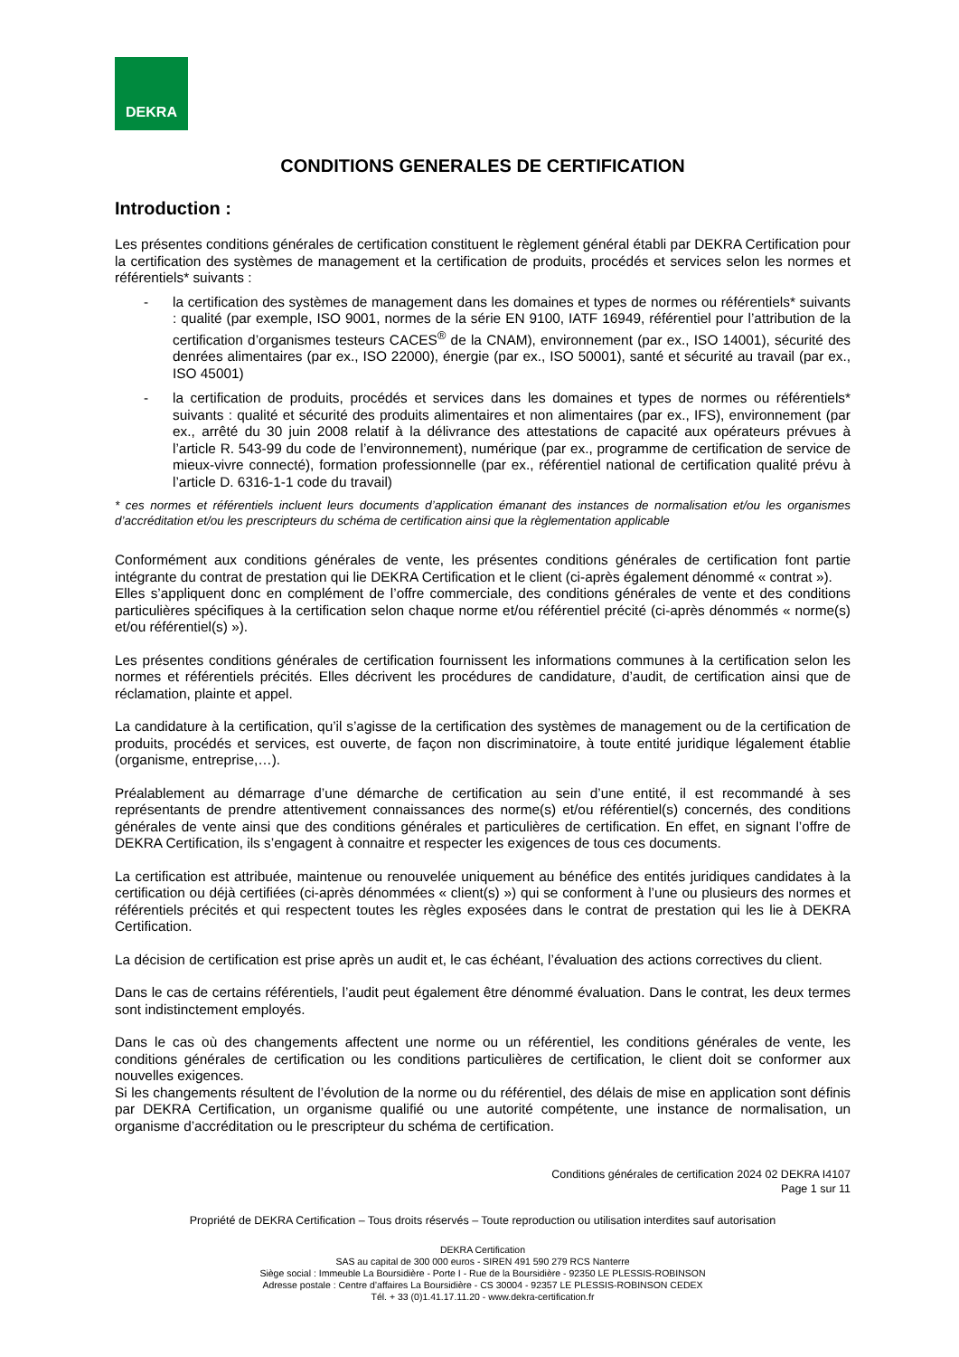DEKRA
CONDITIONS GENERALES DE CERTIFICATION
Introduction :
Les présentes conditions générales de certification constituent le règlement général établi par DEKRA Certification pour la certification des systèmes de management et la certification de produits, procédés et services selon les normes et référentiels* suivants :
- la certification des systèmes de management dans les domaines et types de normes ou référentiels* suivants : qualité (par exemple, ISO 9001, normes de la série EN 9100, IATF 16949, référentiel pour l’attribution de la certification d’organismes testeurs CACES<sup>®</sup> de la CNAM), environnement (par ex., ISO 14001), sécurité des denrées alimentaires (par ex., ISO 22000), énergie (par ex., ISO 50001), santé et sécurité au travail (par ex., ISO 45001)
- la certification de produits, procédés et services dans les domaines et types de normes ou référentiels* suivants : qualité et sécurité des produits alimentaires et non alimentaires (par ex., IFS), environnement (par ex., arrêté du 30 juin 2008 relatif à la délivrance des attestations de capacité aux opérateurs prévues à l’article R. 543-99 du code de l’environnement), numérique (par ex., programme de certification de service de mieux-vivre connecté), formation professionnelle (par ex., référentiel national de certification qualité prévu à l’article D. 6316-1-1 code du travail)
* ces normes et référentiels incluent leurs documents d’application émanant des instances de normalisation et/ou les organismes d’accréditation et/ou les prescripteurs du schéma de certification ainsi que la règlementation applicable
Conformément aux conditions générales de vente, les présentes conditions générales de certification font partie intégrante du contrat de prestation qui lie DEKRA Certification et le client (ci-après également dénommé « contrat »).
Elles s’appliquent donc en complément de l’offre commerciale, des conditions générales de vente et des conditions particulières spécifiques à la certification selon chaque norme et/ou référentiel précité (ci-après dénommés « norme(s) et/ou référentiel(s) »).
Les présentes conditions générales de certification fournissent les informations communes à la certification selon les normes et référentiels précités. Elles décrivent les procédures de candidature, d’audit, de certification ainsi que de réclamation, plainte et appel.
La candidature à la certification, qu’il s’agisse de la certification des systèmes de management ou de la certification de produits, procédés et services, est ouverte, de façon non discriminatoire, à toute entité juridique légalement établie (organisme, entreprise,…).
Préalablement au démarrage d’une démarche de certification au sein d’une entité, il est recommandé à ses représentants de prendre attentivement connaissances des norme(s) et/ou référentiel(s) concernés, des conditions générales de vente ainsi que des conditions générales et particulières de certification. En effet, en signant l’offre de DEKRA Certification, ils s’engagent à connaitre et respecter les exigences de tous ces documents.
La certification est attribuée, maintenue ou renouvelée uniquement au bénéfice des entités juridiques candidates à la certification ou déjà certifiées (ci-après dénommées « client(s) ») qui se conforment à l’une ou plusieurs des normes et référentiels précités et qui respectent toutes les règles exposées dans le contrat de prestation qui les lie à DEKRA Certification.
La décision de certification est prise après un audit et, le cas échéant, l’évaluation des actions correctives du client.
Dans le cas de certains référentiels, l’audit peut également être dénommé évaluation. Dans le contrat, les deux termes sont indistinctement employés.
Dans le cas où des changements affectent une norme ou un référentiel, les conditions générales de vente, les conditions générales de certification ou les conditions particulières de certification, le client doit se conformer aux nouvelles exigences.
Si les changements résultent de l’évolution de la norme ou du référentiel, des délais de mise en application sont définis par DEKRA Certification, un organisme qualifié ou une autorité compétente, une instance de normalisation, un organisme d’accréditation ou le prescripteur du schéma de certification.
Conditions générales de certification 2024 02 DEKRA I4107
Page 1 sur 11
Propriété de DEKRA Certification – Tous droits réservés – Toute reproduction ou utilisation interdites sauf autorisation
DEKRA Certification
SAS au capital de 300 000 euros - SIREN 491 590 279 RCS Nanterre
Siège social : Immeuble La Boursidière - Porte I - Rue de la Boursidière - 92350 LE PLESSIS-ROBINSON
Adresse postale : Centre d’affaires La Boursidière - CS 30004 - 92357 LE PLESSIS-ROBINSON CEDEX
Tél. + 33 (0)1.41.17.11.20 - www.dekra-certification.fr